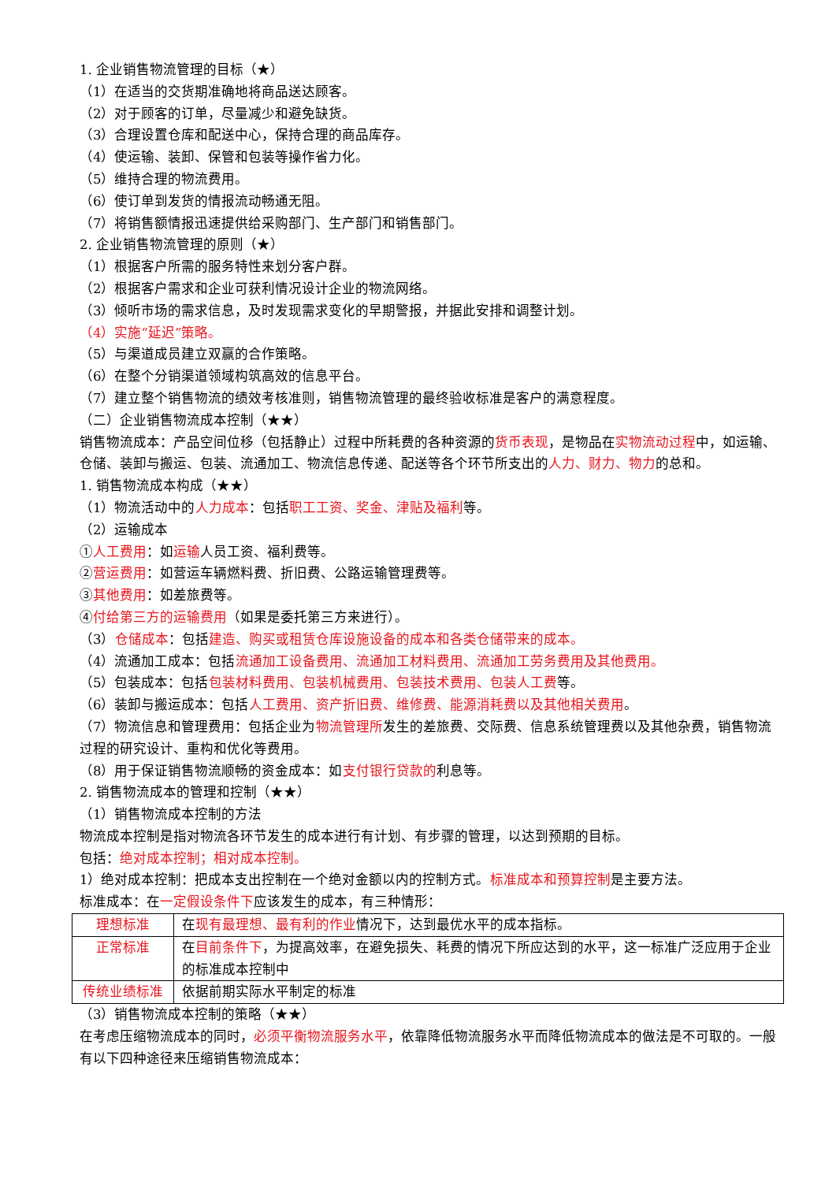1. 企业销售物流管理的目标（★）
（1）在适当的交货期准确地将商品送达顾客。
（2）对于顾客的订单，尽量减少和避免缺货。
（3）合理设置仓库和配送中心，保持合理的商品库存。
（4）使运输、装卸、保管和包装等操作省力化。
（5）维持合理的物流费用。
（6）使订单到发货的情报流动畅通无阻。
（7）将销售额情报迅速提供给采购部门、生产部门和销售部门。
2. 企业销售物流管理的原则（★）
（1）根据客户所需的服务特性来划分客户群。
（2）根据客户需求和企业可获利情况设计企业的物流网络。
（3）倾听市场的需求信息，及时发现需求变化的早期警报，并据此安排和调整计划。
（4）实施“延迟”策略。
（5）与渠道成员建立双赢的合作策略。
（6）在整个分销渠道领域构筑高效的信息平台。
（7）建立整个销售物流的绩效考核准则，销售物流管理的最终验收标准是客户的满意程度。
（二）企业销售物流成本控制（★★）
销售物流成本：产品空间位移（包括静止）过程中所耗费的各种资源的货币表现，是物品在实物流动过程中，如运输、仓储、装卸与搬运、包装、流通加工、物流信息传递、配送等各个环节所支出的人力、财力、物力的总和。
1. 销售物流成本构成（★★）
（1）物流活动中的人力成本：包括职工工资、奖金、津贴及福利等。
（2）运输成本
①人工费用：如运输人员工资、福利费等。
②营运费用：如营运车辆燃料费、折旧费、公路运输管理费等。
③其他费用：如差旅费等。
④付给第三方的运输费用（如果是委托第三方来进行）。
（3）仓储成本：包括建造、购买或租赁仓库设施设备的成本和各类仓储带来的成本。
（4）流通加工成本：包括流通加工设备费用、流通加工材料费用、流通加工劳务费用及其他费用。
（5）包装成本：包括包装材料费用、包装机械费用、包装技术费用、包装人工费等。
（6）装卸与搬运成本：包括人工费用、资产折旧费、维修费、能源消耗费以及其他相关费用。
（7）物流信息和管理费用：包括企业为物流管理所发生的差旅费、交际费、信息系统管理费以及其他杂费，销售物流过程的研究设计、重构和优化等费用。
（8）用于保证销售物流顺畅的资金成本：如支付银行贷款的利息等。
2. 销售物流成本的管理和控制（★★）
（1）销售物流成本控制的方法
物流成本控制是指对物流各环节发生的成本进行有计划、有步骤的管理，以达到预期的目标。
包括：绝对成本控制；相对成本控制。
1）绝对成本控制：把成本支出控制在一个绝对金额以内的控制方式。标准成本和预算控制是主要方法。
标准成本：在一定假设条件下应该发生的成本，有三种情形：
| 理想标准 | 在 现有最理想、最有利的作业 情况下，达到最优水平的成本指标。 |
| 正常标准 | 在 目前条件下 ，为提高效率，在避免损失、耗费的情况下所应达到的水平，这一标准广泛应用于企业的标准成本控制中 |
| 传统业绩标准 | 依据前期实际水平制定的标准 |
（3）销售物流成本控制的策略（★★）
在考虑压缩物流成本的同时，必须平衡物流服务水平，依靠降低物流服务水平而降低物流成本的做法是不可取的。一般有以下四种途径来压缩销售物流成本：